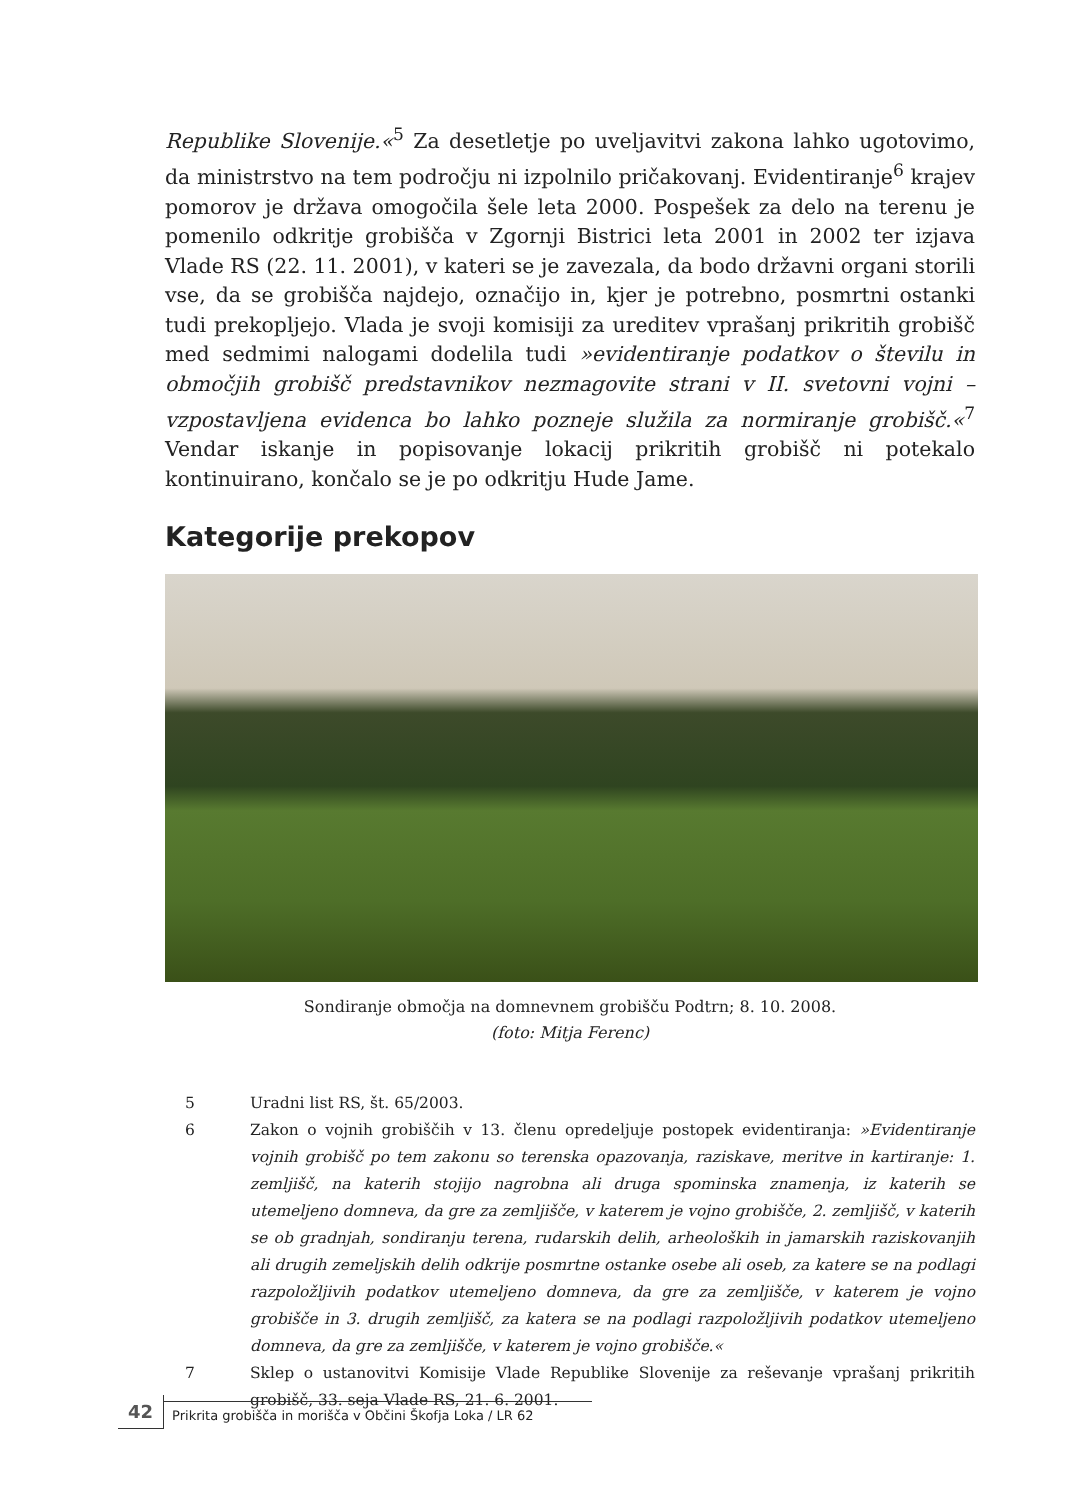Republike Slovenije.«<sup>5</sup> Za desetletje po uveljavitvi zakona lahko ugotovimo, da ministrstvo na tem področju ni izpolnilo pričakovanj. Evidentiranje<sup>6</sup> krajev pomorov je država omogočila šele leta 2000. Pospešek za delo na terenu je pomenilo odkritje grobišča v Zgornji Bistrici leta 2001 in 2002 ter izjava Vlade RS (22. 11. 2001), v kateri se je zavezala, da bodo državni organi storili vse, da se grobišča najdejo, označijo in, kjer je potrebno, posmrtni ostanki tudi prekopljejo. Vlada je svoji komisiji za ureditev vprašanj prikritih grobišč med sedmimi nalogami dodelila tudi »evidentiranje podatkov o številu in območjih grobišč predstavnikov nezmagovite strani v II. svetovni vojni – vzpostavljena evidenca bo lahko pozneje služila za normiranje grobišč.«<sup>7</sup> Vendar iskanje in popisovanje lokacij prikritih grobišč ni potekalo kontinuirano, končalo se je po odkritju Hude Jame.
Kategorije prekopov
Sondiranje območja na domnevnem grobišču Podtrn; 8. 10. 2008.
(foto: Mitja Ferenc)
5 Uradni list RS, št. 65/2003.
6 Zakon o vojnih grobiščih v 13. členu opredeljuje postopek evidentiranja: »Evidentiranje vojnih grobišč po tem zakonu so terenska opazovanja, raziskave, meritve in kartiranje: 1. zemljišč, na katerih stojijo nagrobna ali druga spominska znamenja, iz katerih se utemeljeno domneva, da gre za zemljišče, v katerem je vojno grobišče, 2. zemljišč, v katerih se ob gradnjah, sondiranju terena, rudarskih delih, arheoloških in jamarskih raziskovanjih ali drugih zemeljskih delih odkrije posmrtne ostanke osebe ali oseb, za katere se na podlagi razpoložljivih podatkov utemeljeno domneva, da gre za zemljišče, v katerem je vojno grobišče in 3. drugih zemljišč, za katera se na podlagi razpoložljivih podatkov utemeljeno domneva, da gre za zemljišče, v katerem je vojno grobišče.«
7 Sklep o ustanovitvi Komisije Vlade Republike Slovenije za reševanje vprašanj prikritih grobišč, 33. seja Vlade RS, 21. 6. 2001.
42 Prikrita grobišča in morišča v Občini Škofja Loka / LR 62